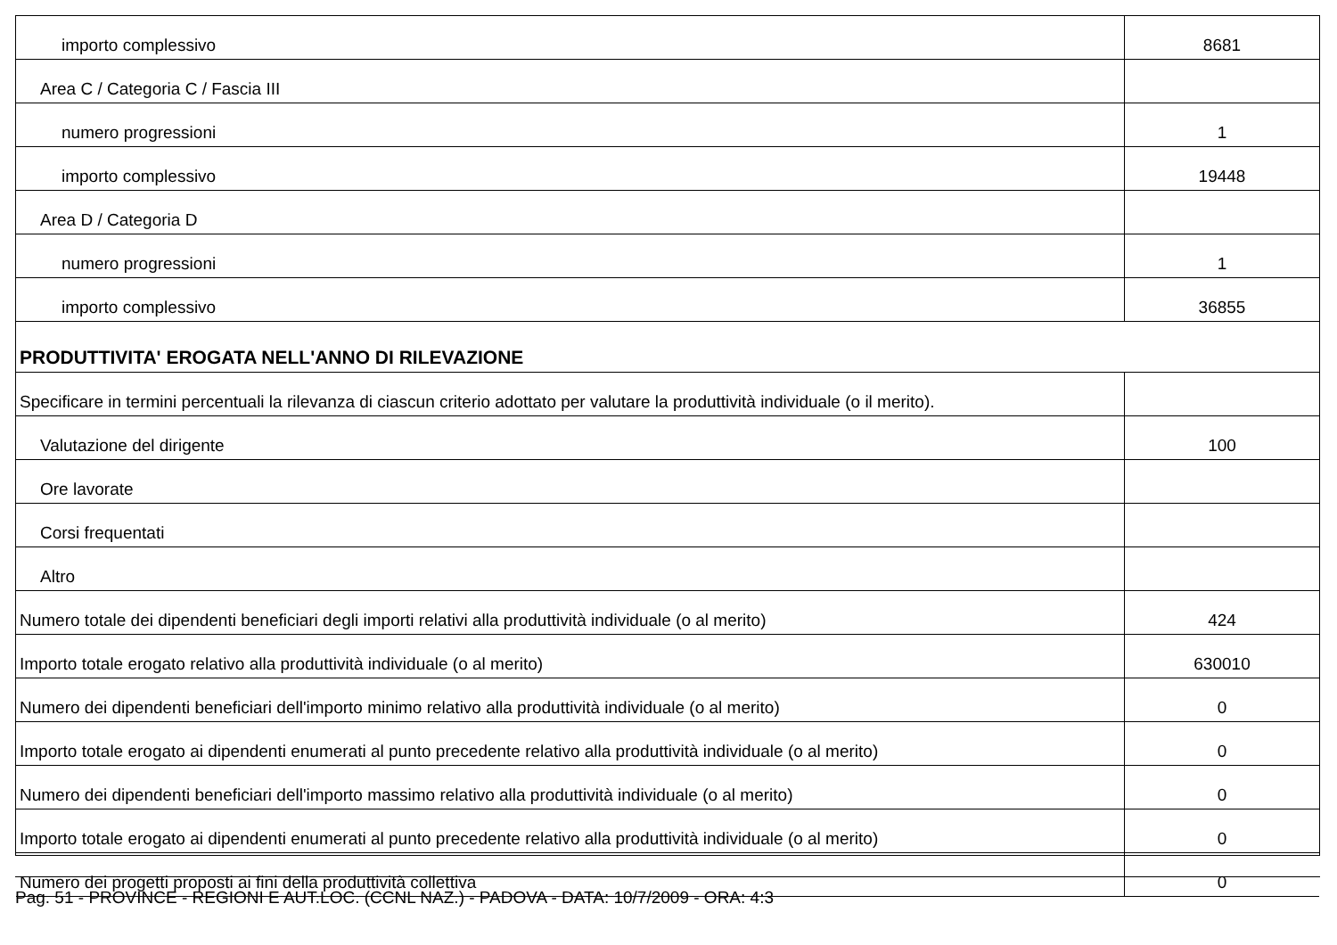| importo complessivo | 8681 |
| Area C / Categoria C / Fascia III | |
| numero progressioni | 1 |
| importo complessivo | 19448 |
| Area D / Categoria D | |
| numero progressioni | 1 |
| importo complessivo | 36855 |
| PRODUTTIVITA' EROGATA NELL'ANNO DI RILEVAZIONE | |
| Specificare in termini percentuali la rilevanza di ciascun criterio adottato per valutare la produttività individuale (o il merito). | |
| Valutazione del dirigente | 100 |
| Ore lavorate | |
| Corsi frequentati | |
| Altro | |
| Numero totale dei dipendenti beneficiari degli importi relativi alla produttività individuale (o al merito) | 424 |
| Importo totale erogato relativo alla produttività individuale (o al merito) | 630010 |
| Numero dei dipendenti beneficiari dell'importo minimo relativo alla produttività individuale (o al merito) | 0 |
| Importo totale erogato ai dipendenti enumerati al punto precedente relativo alla produttività individuale (o al merito) | 0 |
| Numero dei dipendenti beneficiari dell'importo massimo relativo alla produttività individuale (o al merito) | 0 |
| Importo totale erogato ai dipendenti enumerati al punto precedente relativo alla produttività individuale (o al merito) | 0 |
| Numero dei progetti proposti ai fini della produttività collettiva | 0 |
Pag. 51 - PROVINCE - REGIONI E AUT.LOC. (CCNL NAZ.) - PADOVA - DATA: 10/7/2009 - ORA: 4:3